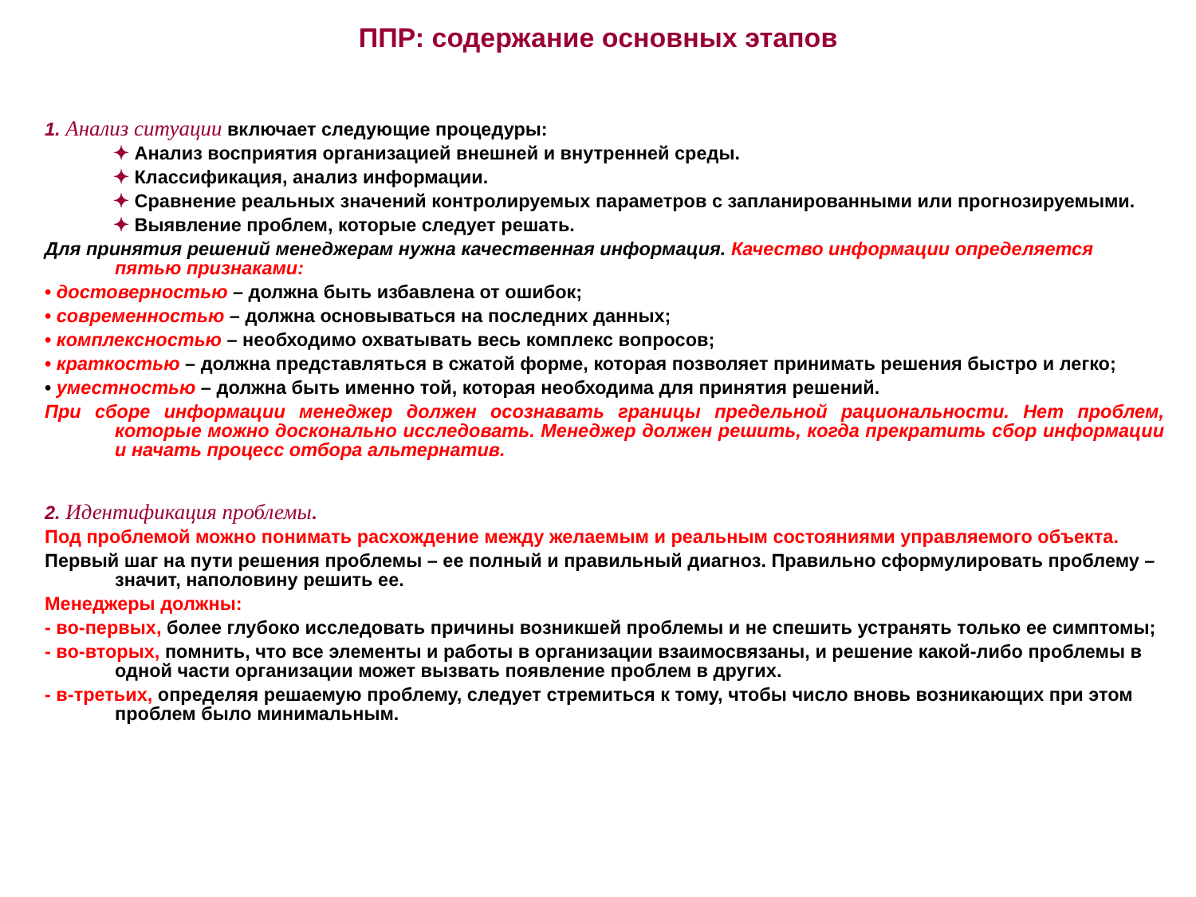ППР: содержание основных этапов
1. Анализ ситуации включает следующие процедуры:
✦ Анализ восприятия организацией внешней и внутренней среды.
✦ Классификация, анализ информации.
✦ Сравнение реальных значений контролируемых параметров с запланированными или прогнозируемыми.
✦ Выявление проблем, которые следует решать.
Для принятия решений менеджерам нужна качественная информация. Качество информации определяется пятью признаками:
• достоверностью – должна быть избавлена от ошибок;
• современностью – должна основываться на последних данных;
• комплексностью – необходимо охватывать весь комплекс вопросов;
• краткостью – должна представляться в сжатой форме, которая позволяет принимать решения быстро и легко;
• уместностью – должна быть именно той, которая необходима для принятия решений.
При сборе информации менеджер должен осознавать границы предельной рациональности. Нет проблем, которые можно досконально исследовать. Менеджер должен решить, когда прекратить сбор информации и начать процесс отбора альтернатив.
2. Идентификация проблемы.
Под проблемой можно понимать расхождение между желаемым и реальным состояниями управляемого объекта.
Первый шаг на пути решения проблемы – ее полный и правильный диагноз. Правильно сформулировать проблему – значит, наполовину решить ее.
Менеджеры должны:
- во-первых, более глубоко исследовать причины возникшей проблемы и не спешить устранять только ее симптомы;
- во-вторых, помнить, что все элементы и работы в организации взаимосвязаны, и решение какой-либо проблемы в одной части организации может вызвать появление проблем в других.
- в-третьих, определяя решаемую проблему, следует стремиться к тому, чтобы число вновь возникающих при этом проблем было минимальным.